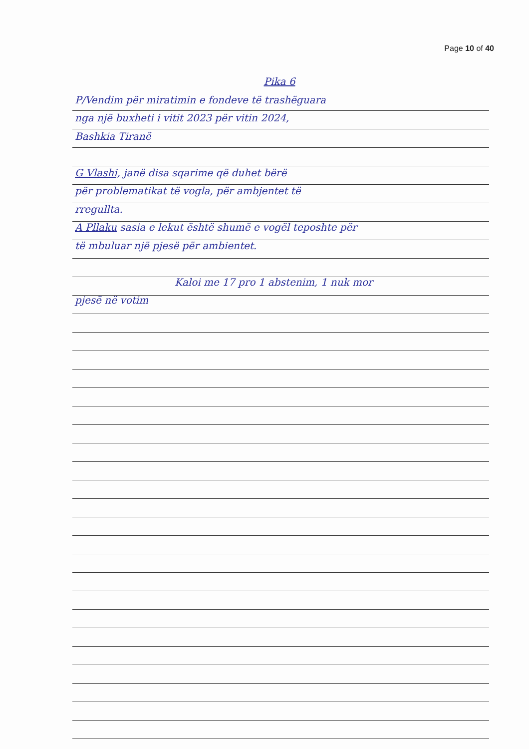Page 10 of 40
Pika 6
P/Vendim për miratimin e fondeve të trashëguara
nga një buxheti i vitit 2023 për vitin 2024,
Bashkia Tiranë
G Vlashi, janë disa sqarime që duhet bërë
për problematikat të vogla, për ambjentet të
rregullta.
A Pllaku sasia e lekut është shumë e vogël teposhte për
të mbuluar një pjesë për ambientet.
Kaloi me 17 pro 1 abstenim, 1 nuk mor
pjesë në votim